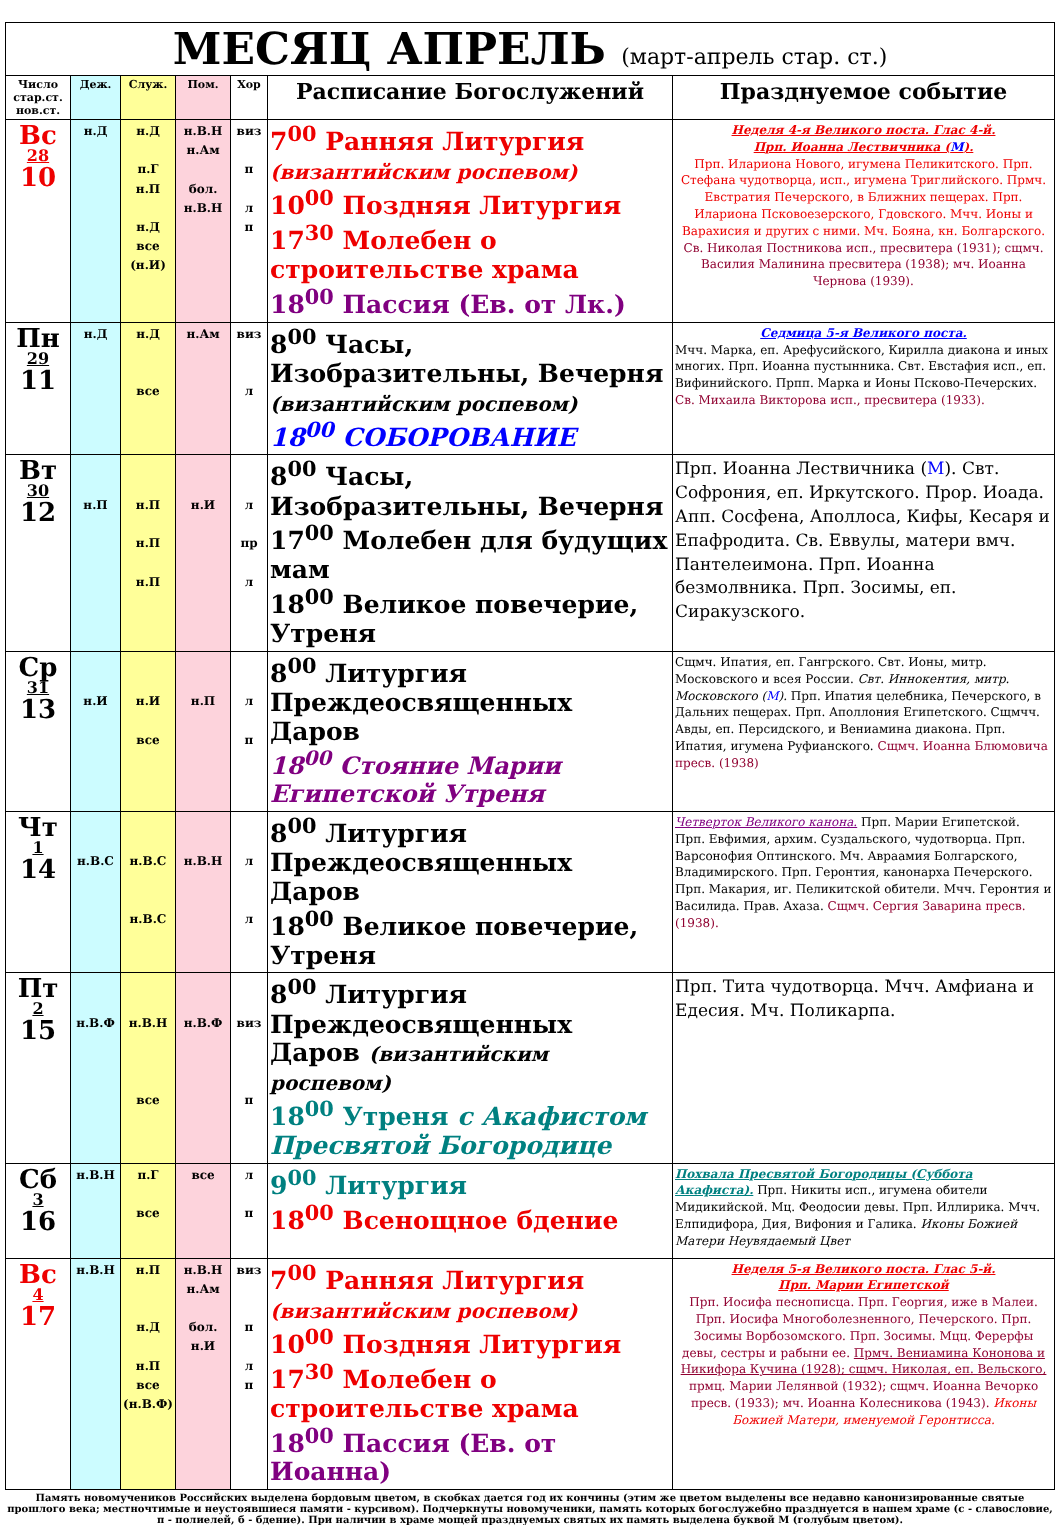МЕСЯЦ АПРЕЛЬ (март-апрель стар. ст.)
| Число стар.ст. нов.ст. | Деж. | Служ. | Пом. | Хор | Расписание Богослужений | Празднуемое событие |
| --- | --- | --- | --- | --- | --- | --- |
| Вс 28 10 | н.Д | н.Д п.Г н.П н.Д все (н.И) | н.В.Н н.Ам бол. н.В.Н | виз п л п | 7<sup>00</sup> Ранняя Литургия (византийским роспевом) 10<sup>00</sup> Поздняя Литургия 17<sup>30</sup> Молебен о строительстве храма 18<sup>00</sup> Пассия (Ев. от Лк.) | Неделя 4-я Великого поста. Глас 4-й. Прп. Иоанна Лествичника ( М ). Прп. Илариона Нового, игумена Пеликитского. Прп. Стефана чудотворца, исп., игумена Триглийского. Прмч. Евстратия Печерского, в Ближних пещерах. Прп. Илариона Псковоезерского, Гдовского. Мчч. Ионы и Варахисия и других с ними. Мч. Бояна, кн. Болгарского. Св. Николая Постникова исп., пресвитера (1931); сщмч. Василия Малинина пресвитера (1938); мч. Иоанна Чернова (1939). |
| Пн 29 11 | н.Д | н.Д все | н.Ам | виз л | 8<sup>00</sup> Часы, Изобразительны, Вечерня (византийским роспевом) 18<sup>00</sup> СОБОРОВАНИЕ | Седмица 5-я Великого поста. Мчч. Марка, еп. Арефусийского, Кирилла диакона и иных многих. Прп. Иоанна пустынника. Свт. Евстафия исп., еп. Вифинийского. Прпп. Марка и Ионы Псково-Печерских. Св. Михаила Викторова исп., пресвитера (1933). |
| Вт 30 12 | н.П | н.П н.П н.П | н.И | л пр л | 8<sup>00</sup> Часы, Изобразительны, Вечерня 17<sup>00</sup> Молебен для будущих мам 18<sup>00</sup> Великое повечерие, Утреня | Прп. Иоанна Лествичника ( М ). Свт. Софрония, еп. Иркутского. Прор. Иоада. Апп. Сосфена, Аполлоса, Кифы, Кесаря и Епафродита. Св. Еввулы, матери вмч. Пантелеимона. Прп. Иоанна безмолвника. Прп. Зосимы, еп. Сиракузского. |
| Ср 31 13 | н.И | н.И все | н.П | л п | 8<sup>00</sup> Литургия Преждеосвященных Даров 18<sup>00</sup> Стояние Марии Египетской Утреня | Сщмч. Ипатия, еп. Гангрского. Свт. Ионы, митр. Московского и всея России. Свт. Иннокентия, митр. Московского ( М ). Прп. Ипатия целебника, Печерского, в Дальних пещерах. Прп. Аполлония Египетского. Сщмчч. Авды, еп. Персидского, и Вениамина диакона. Прп. Ипатия, игумена Руфианского. Сщмч. Иоанна Блюмовича пресв. (1938) |
| Чт 1 14 | н.В.С | н.В.С н.В.С | н.В.Н | л л | 8<sup>00</sup> Литургия Преждеосвященных Даров 18<sup>00</sup> Великое повечерие, Утреня | Четверток Великого канона. Прп. Марии Египетской. Прп. Евфимия, архим. Суздальского, чудотворца. Прп. Варсонофия Оптинского. Мч. Авраамия Болгарского, Владимирского. Прп. Геронтия, канонарха Печерского. Прп. Макария, иг. Пеликитской обители. Мчч. Геронтия и Василида. Прав. Ахаза. Сщмч. Сергия Заварина пресв. (1938). |
| Пт 2 15 | н.В.Ф | н.В.Н все | н.В.Ф | виз п | 8<sup>00</sup> Литургия Преждеосвященных Даров (византийским роспевом) 18<sup>00</sup> Утреня с Акафистом Пресвятой Богородице | Прп. Тита чудотворца. Мчч. Амфиана и Едесия. Мч. Поликарпа. |
| Сб 3 16 | н.В.Н | п.Г все | все | л п | 9<sup>00</sup> Литургия 18<sup>00</sup> Всенощное бдение | Похвала Пресвятой Богородицы (Суббота Акафиста). Прп. Никиты исп., игумена обители Мидикийской. Мц. Феодосии девы. Прп. Иллирика. Мчч. Елпидифора, Дия, Вифония и Галика. Иконы Божией Матери Неувядаемый Цвет |
| Вс 4 17 | н.В.Н | н.П н.Д н.П все (н.В.Ф) | н.В.Н н.Ам бол. н.И | виз п л п | 7<sup>00</sup> Ранняя Литургия (византийским роспевом) 10<sup>00</sup> Поздняя Литургия 17<sup>30</sup> Молебен о строительстве храма 18<sup>00</sup> Пассия (Ев. от Иоанна) | Неделя 5-я Великого поста. Глас 5-й. Прп. Марии Египетской Прп. Иосифа песнописца. Прп. Георгия, иже в Малеи. Прп. Иосифа Многоболезненного, Печерского. Прп. Зосимы Ворбозомского. Прп. Зосимы. Мцц. Ферерфы девы, сестры и рабыни ее. Прмч. Вениамина Кононова и Никифора Кучина (1928); сщмч. Николая, еп. Вельского, прмц. Марии Лелянвой (1932); сщмч. Иоанна Вечорко пресв. (1933); мч. Иоанна Колесникова (1943). Иконы Божией Матери, именуемой Геронтисса. |
Память новомучеников Российских выделена бордовым цветом, в скобках дается год их кончины (этим же цветом выделены все недавно канонизированные святые прошлого века; местночтимые и неустоявшиеся памяти - курсивом). Подчеркнуты новомученики, память которых богослужебно празднуется в нашем храме (с - славословие, п - полиелей, б - бдение). При наличии в храме мощей празднуемых святых их память выделена буквой М (голубым цветом).